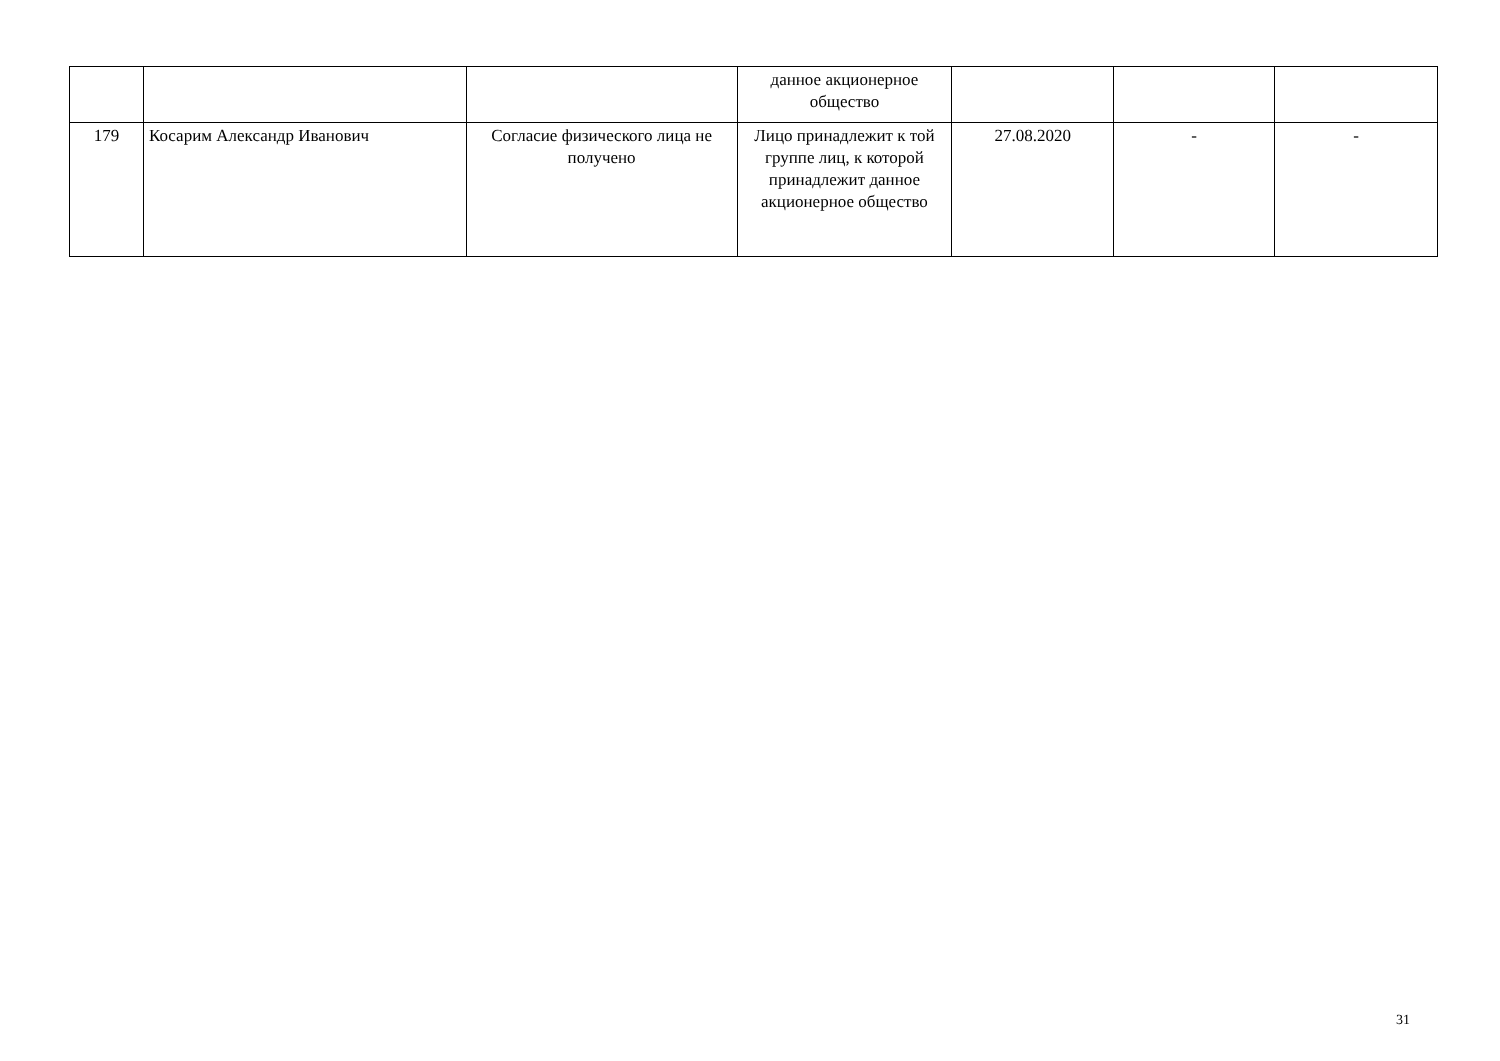| | | | данное акционерное общество | | | |
| 179 | Косарим Александр Иванович | Согласие физического лица не получено | Лицо принадлежит к той группе лиц, к которой принадлежит данное акционерное общество | 27.08.2020 | - | - |
31